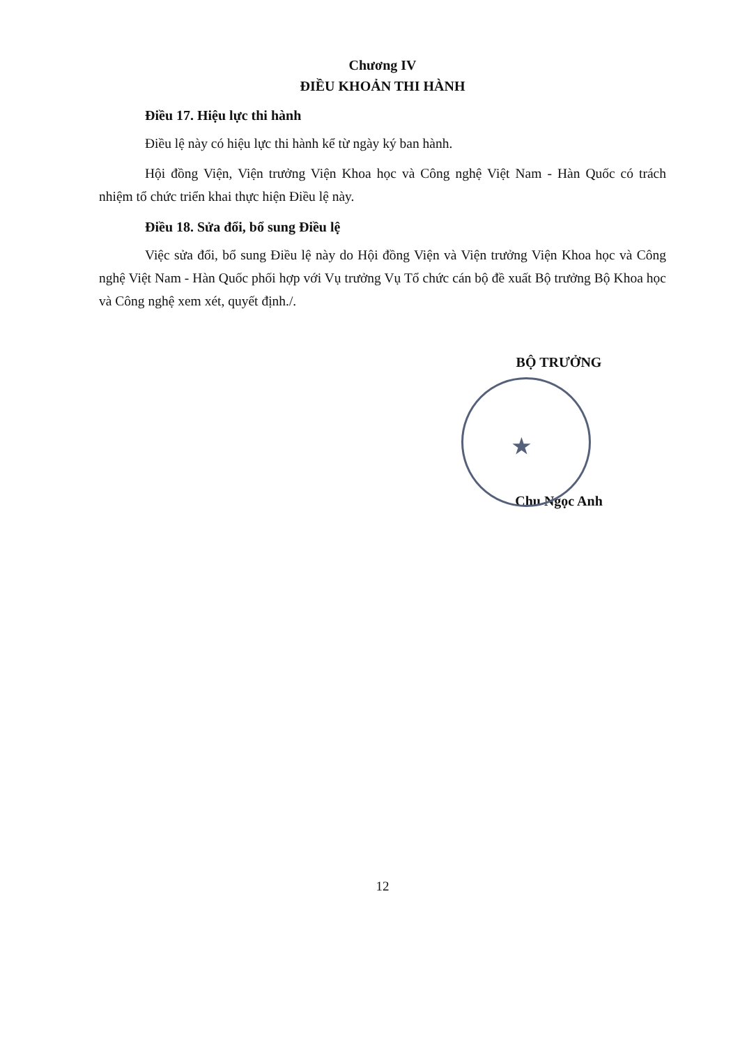Chương IV
ĐIỀU KHOẢN THI HÀNH
Điều 17. Hiệu lực thi hành
Điều lệ này có hiệu lực thi hành kể từ ngày ký ban hành.
Hội đồng Viện, Viện trưởng Viện Khoa học và Công nghệ Việt Nam - Hàn Quốc có trách nhiệm tổ chức triển khai thực hiện Điều lệ này.
Điều 18. Sửa đổi, bổ sung Điều lệ
Việc sửa đổi, bổ sung Điều lệ này do Hội đồng Viện và Viện trưởng Viện Khoa học và Công nghệ Việt Nam - Hàn Quốc phối hợp với Vụ trưởng Vụ Tổ chức cán bộ đề xuất Bộ trưởng Bộ Khoa học và Công nghệ xem xét, quyết định./.
BỘ TRƯỞNG
★
Chu Ngọc Anh
12